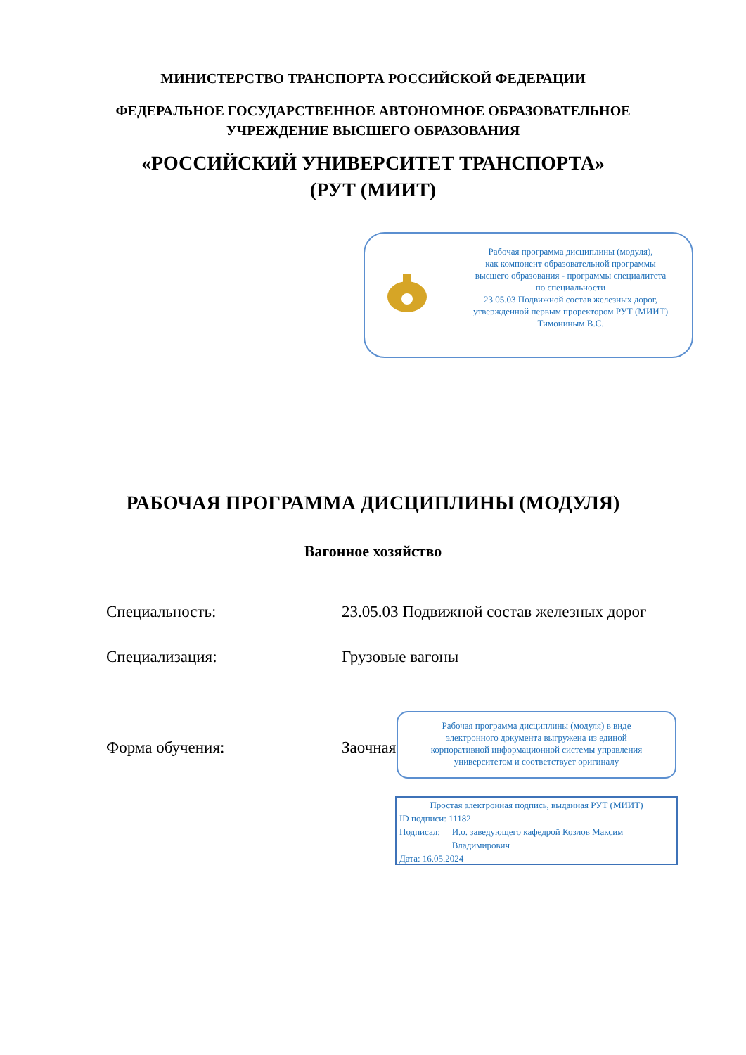МИНИСТЕРСТВО ТРАНСПОРТА РОССИЙСКОЙ ФЕДЕРАЦИИ
ФЕДЕРАЛЬНОЕ ГОСУДАРСТВЕННОЕ АВТОНОМНОЕ ОБРАЗОВАТЕЛЬНОЕ
УЧРЕЖДЕНИЕ ВЫСШЕГО ОБРАЗОВАНИЯ
«РОССИЙСКИЙ УНИВЕРСИТЕТ ТРАНСПОРТА»
(РУТ (МИИТ)
Рабочая программа дисциплины (модуля),
как компонент образовательной программы
высшего образования - программы специалитета
по специальности
23.05.03 Подвижной состав железных дорог,
утвержденной первым проректором РУТ (МИИТ)
Тимониным В.С.
РАБОЧАЯ ПРОГРАММА ДИСЦИПЛИНЫ (МОДУЛЯ)
Вагонное хозяйство
Специальность: 23.05.03 Подвижной состав железных дорог
Специализация: Грузовые вагоны
Форма обучения: Заочная
Рабочая программа дисциплины (модуля) в виде
электронного документа выгружена из единой
корпоративной информационной системы управления
университетом и соответствует оригиналу
Простая электронная подпись, выданная РУТ (МИИТ)
ID подписи: 11182
Подписал: И.о. заведующего кафедрой Козлов Максим Владимирович
Дата: 16.05.2024